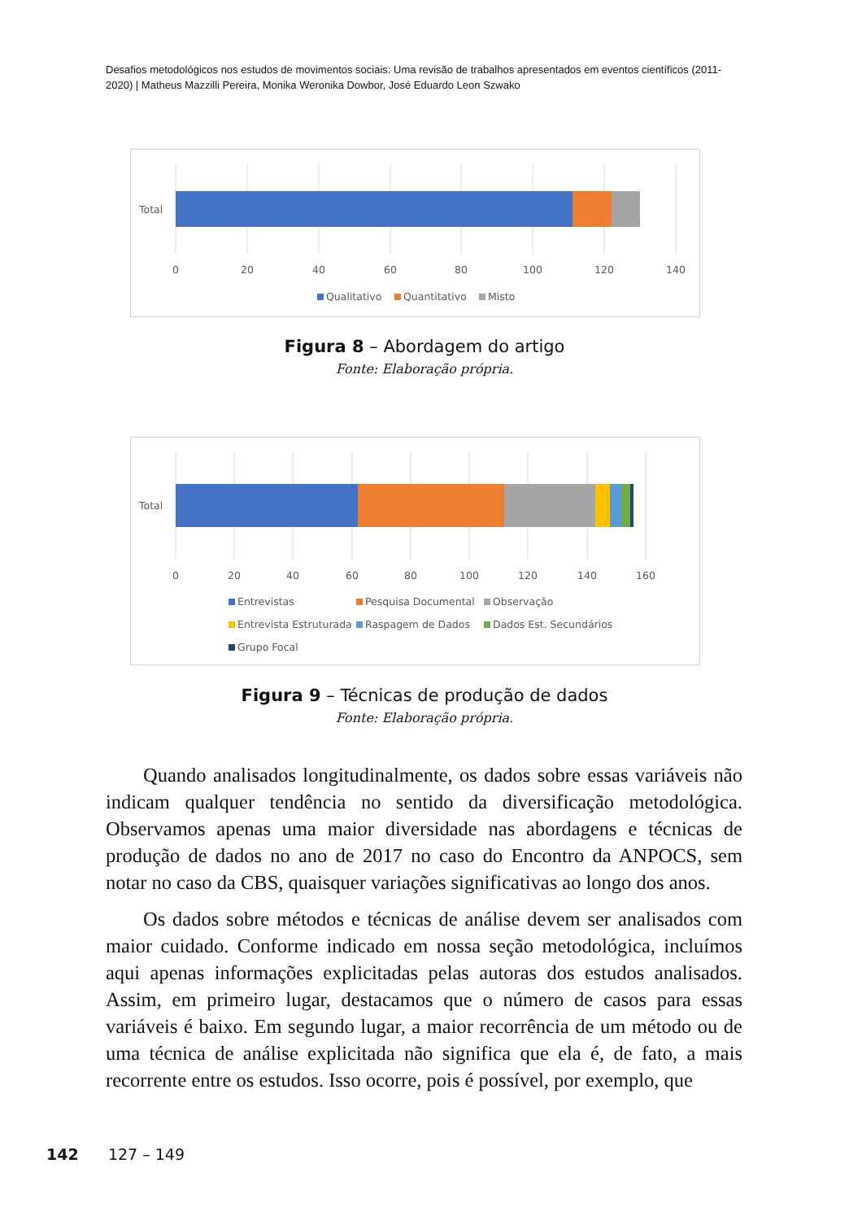Desafios metodológicos nos estudos de movimentos sociais: Uma revisão de trabalhos apresentados em eventos científicos (2011-2020) | Matheus Mazzilli Pereira, Monika Weronika Dowbor, José Eduardo Leon Szwako
Total
0
20
40
60
80
100
120
140
Qualitativo
Quantitativo
Misto
Figura 8 – Abordagem do artigo
Fonte: Elaboração própria.
Total
0
20
40
60
80
100
120
140
160
Entrevistas
Pesquisa Documental
Observação
Entrevista Estruturada
Raspagem de Dados
Dados Est. Secundários
Grupo Focal
Figura 9 – Técnicas de produção de dados
Fonte: Elaboração própria.
Quando analisados longitudinalmente, os dados sobre essas variáveis não indicam qualquer tendência no sentido da diversificação metodológica. Observamos apenas uma maior diversidade nas abordagens e técnicas de produção de dados no ano de 2017 no caso do Encontro da ANPOCS, sem notar no caso da CBS, quaisquer variações significativas ao longo dos anos.
Os dados sobre métodos e técnicas de análise devem ser analisados com maior cuidado. Conforme indicado em nossa seção metodológica, incluímos aqui apenas informações explicitadas pelas autoras dos estudos analisados. Assim, em primeiro lugar, destacamos que o número de casos para essas variáveis é baixo. Em segundo lugar, a maior recorrência de um método ou de uma técnica de análise explicitada não significa que ela é, de fato, a mais recorrente entre os estudos. Isso ocorre, pois é possível, por exemplo, que
142 127 – 149